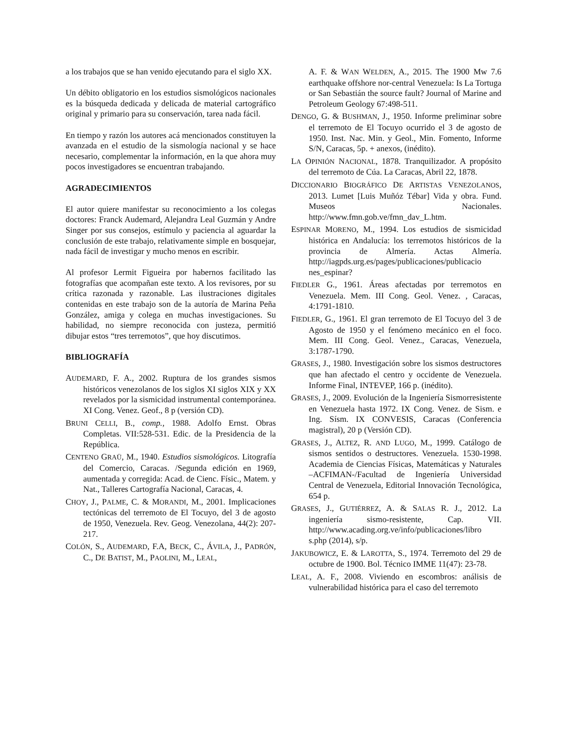a los trabajos que se han venido ejecutando para el siglo XX.
Un débito obligatorio en los estudios sismológicos nacionales es la búsqueda dedicada y delicada de material cartográfico original y primario para su conservación, tarea nada fácil.
En tiempo y razón los autores acá mencionados constituyen la avanzada en el estudio de la sismología nacional y se hace necesario, complementar la información, en la que ahora muy pocos investigadores se encuentran trabajando.
AGRADECIMIENTOS
El autor quiere manifestar su reconocimiento a los colegas doctores: Franck Audemard, Alejandra Leal Guzmán y Andre Singer por sus consejos, estímulo y paciencia al aguardar la conclusión de este trabajo, relativamente simple en bosquejar, nada fácil de investigar y mucho menos en escribir.
Al profesor Lermit Figueira por habernos facilitado las fotografías que acompañan este texto. A los revisores, por su crítica razonada y razonable. Las ilustraciones digitales contenidas en este trabajo son de la autoría de Marina Peña González, amiga y colega en muchas investigaciones. Su habilidad, no siempre reconocida con justeza, permitió dibujar estos “tres terremotos”, que hoy discutimos.
BIBLIOGRAFÍA
AUDEMARD, F. A., 2002. Ruptura de los grandes sismos históricos venezolanos de los siglos XI siglos XIX y XX revelados por la sismicidad instrumental contemporánea. XI Cong. Venez. Geof., 8 p (versión CD).
BRUNI CELLI, B., comp., 1988. Adolfo Ernst. Obras Completas. VII:528-531. Edic. de la Presidencia de la República.
CENTENO GRAÜ, M., 1940. Estudios sismológicos. Litografía del Comercio, Caracas. /Segunda edición en 1969, aumentada y corregida: Acad. de Cienc. Físic., Matem. y Nat., Talleres Cartografía Nacional, Caracas, 4.
CHOY, J., PALME, C. & MORANDI, M., 2001. Implicaciones tectónicas del terremoto de El Tocuyo, del 3 de agosto de 1950, Venezuela. Rev. Geog. Venezolana, 44(2): 207-217.
COLÓN, S., AUDEMARD, F.A, BECK, C., ÁVILA, J., PADRÓN, C., DE BATIST, M., PAOLINI, M., LEAL,
A. F. & WAN WELDEN, A., 2015. The 1900 Mw 7.6 earthquake offshore nor-central Venezuela: Is La Tortuga or San Sebastián the source fault? Journal of Marine and Petroleum Geology 67:498-511.
DENGO, G. & BUSHMAN, J., 1950. Informe preliminar sobre el terremoto de El Tocuyo ocurrido el 3 de agosto de 1950. Inst. Nac. Min. y Geol., Min. Fomento, Informe S/N, Caracas, 5p. + anexos, (inédito).
LA OPINIÓN NACIONAL, 1878. Tranquilizador. A propósito del terremoto de Cúa. La Caracas, Abril 22, 1878.
DICCIONARIO BIOGRÁFICO DE ARTISTAS VENEZOLANOS, 2013. Lumet [Luis Muñóz Tébar] Vida y obra. Fund. Museos Nacionales. http://www.fmn.gob.ve/fmn_dav_L.htm.
ESPINAR MORENO, M., 1994. Los estudios de sismicidad histórica en Andalucía: los terremotos históricos de la provincia de Almería. Actas Almería. http://iagpds.urg.es/pages/publicaciones/publicacio nes_espinar?
FIEDLER G., 1961. Áreas afectadas por terremotos en Venezuela. Mem. III Cong. Geol. Venez. , Caracas, 4:1791-1810.
FIEDLER, G., 1961. El gran terremoto de El Tocuyo del 3 de Agosto de 1950 y el fenómeno mecánico en el foco. Mem. III Cong. Geol. Venez., Caracas, Venezuela, 3:1787-1790.
GRASES, J., 1980. Investigación sobre los sismos destructores que han afectado el centro y occidente de Venezuela. Informe Final, INTEVEP, 166 p. (inédito).
GRASES, J., 2009. Evolución de la Ingeniería Sismorresistente en Venezuela hasta 1972. IX Cong. Venez. de Sism. e Ing. Sísm. IX CONVESIS, Caracas (Conferencia magistral), 20 p (Versión CD).
GRASES, J., ALTEZ, R. AND LUGO, M., 1999. Catálogo de sismos sentidos o destructores. Venezuela. 1530-1998. Academia de Ciencias Físicas, Matemáticas y Naturales –ACFIMAN-/Facultad de Ingeniería Universidad Central de Venezuela, Editorial Innovación Tecnológica, 654 p.
GRASES, J., GUTIÉRREZ, A. & SALAS R. J., 2012. La ingeniería sismo-resistente, Cap. VII. http://www.acading.org.ve/info/publicaciones/libro s.php (2014), s/p.
JAKUBOWICZ, E. & LAROTTA, S., 1974. Terremoto del 29 de octubre de 1900. Bol. Técnico IMME 11(47): 23-78.
LEAL, A. F., 2008. Viviendo en escombros: análisis de vulnerabilidad histórica para el caso del terremoto